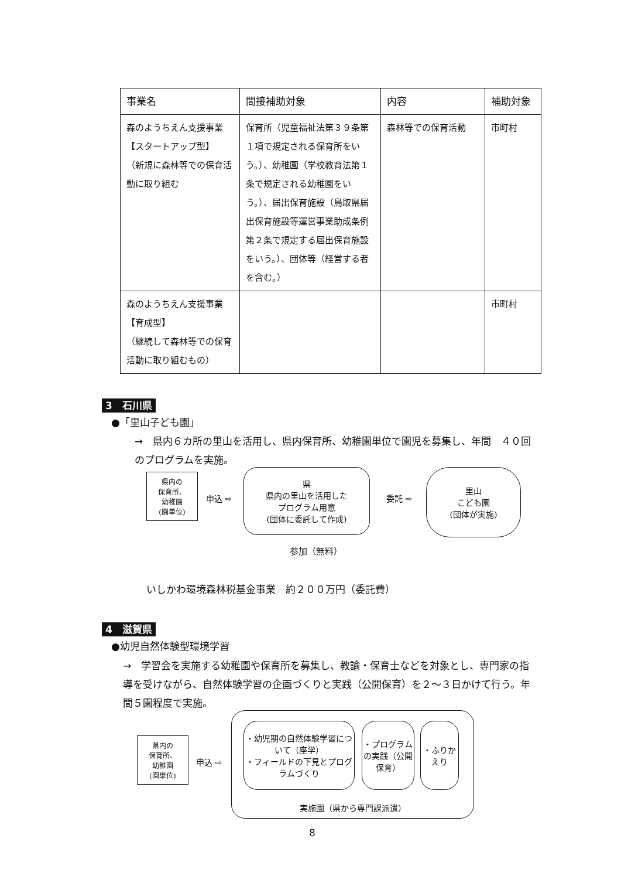| 事業名 | 間接補助対象 | 内容 | 補助対象 |
| --- | --- | --- | --- |
| 森のようちえん支援事業 【スタートアップ型】 （新規に森林等での保育活動に取り組む | 保育所（児童福祉法第３９条第１項で規定される保育所をいう。）、幼稚園（学校教育法第１条で規定される幼稚園をいう。）、届出保育施設（鳥取県届出保育施設等運営事業助成条例第２条で規定する届出保育施設をいう。）、団体等（経営する者を含む。） | 森林等での保育活動 | 市町村 |
| 森のようちえん支援事業 【育成型】 （継続して森林等での保育活動に取り組むもの） | | | 市町村 |
3　石川県
●「里山子ども園」
→　県内６カ所の里山を活用し、県内保育所、幼稚園単位で園児を募集し、年間　４０回のプログラムを実施。
県内の
保育所、
幼稚園
(園単位)
申込 ⇨
県
県内の里山を活用した
プログラム用意
(団体に委託して作成)
委託 ⇨
里山
こども園
(団体が実施)
参加（無料）
いしかわ環境森林税基金事業　約２００万円（委託費）
4　滋賀県
●幼児自然体験型環境学習
→　学習会を実施する幼稚園や保育所を募集し、教諭・保育士などを対象とし、専門家の指導を受けながら、自然体験学習の企画づくりと実践（公開保育）を２～３日かけて行う。年間５園程度で実施。
県内の
保育所、
幼稚園
(園単位)
申込 ⇨
実施園（県から専門課派遣）
・幼児期の自然体験学習について（座学）
・フィールドの下見とプログラムづくり
・プログラムの実践（公開保育）
・ふりかえり
8